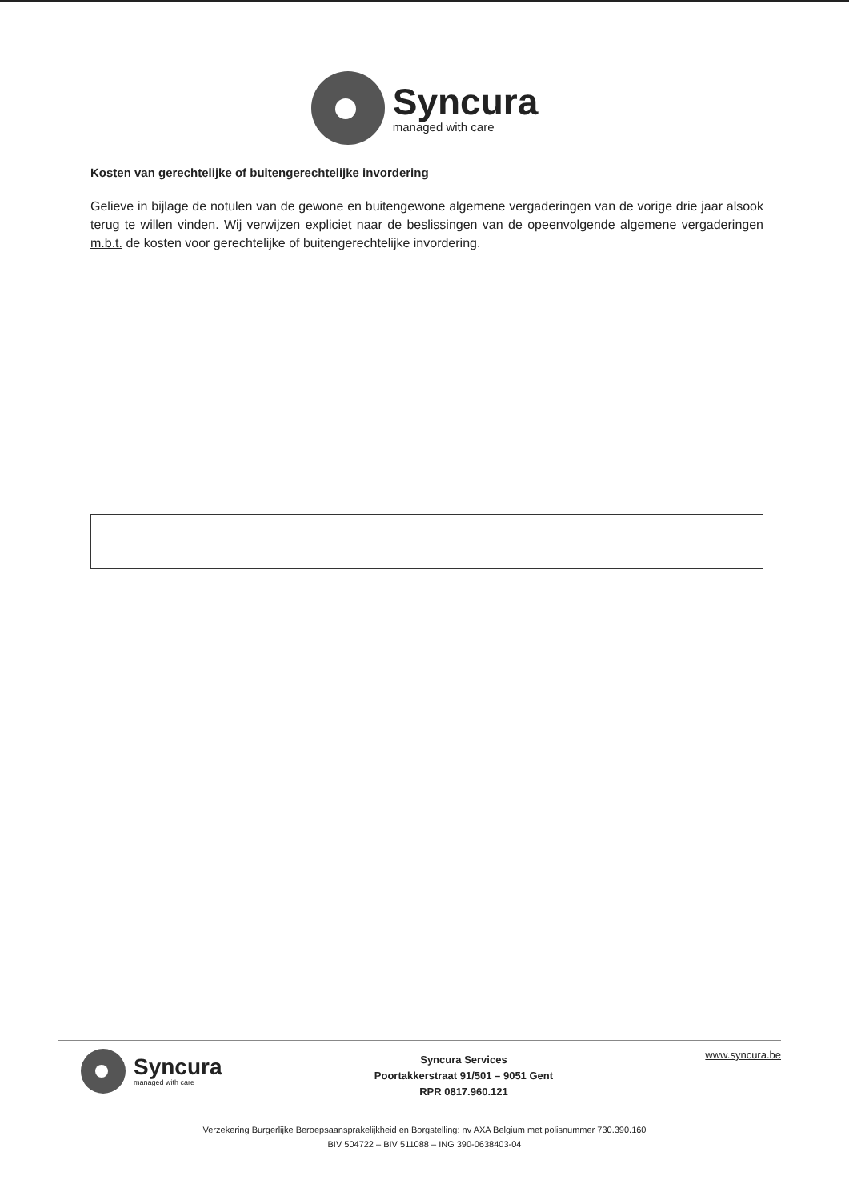Syncura
managed with care
Kosten van gerechtelijke of buitengerechtelijke invordering
Gelieve in bijlage de notulen van de gewone en buitengewone algemene vergaderingen van de vorige drie jaar alsook terug te willen vinden. Wij verwijzen expliciet naar de beslissingen van de opeenvolgende algemene vergaderingen m.b.t. de kosten voor gerechtelijke of buitengerechtelijke invordering.
Syncura
managed with care
Syncura Services
Poortakkerstraat 91/501 – 9051 Gent
RPR 0817.960.121
www.syncura.be
Verzekering Burgerlijke Beroepsaansprakelijkheid en Borgstelling: nv AXA Belgium met polisnummer 730.390.160
BIV 504722 – BIV 511088 – ING 390-0638403-04